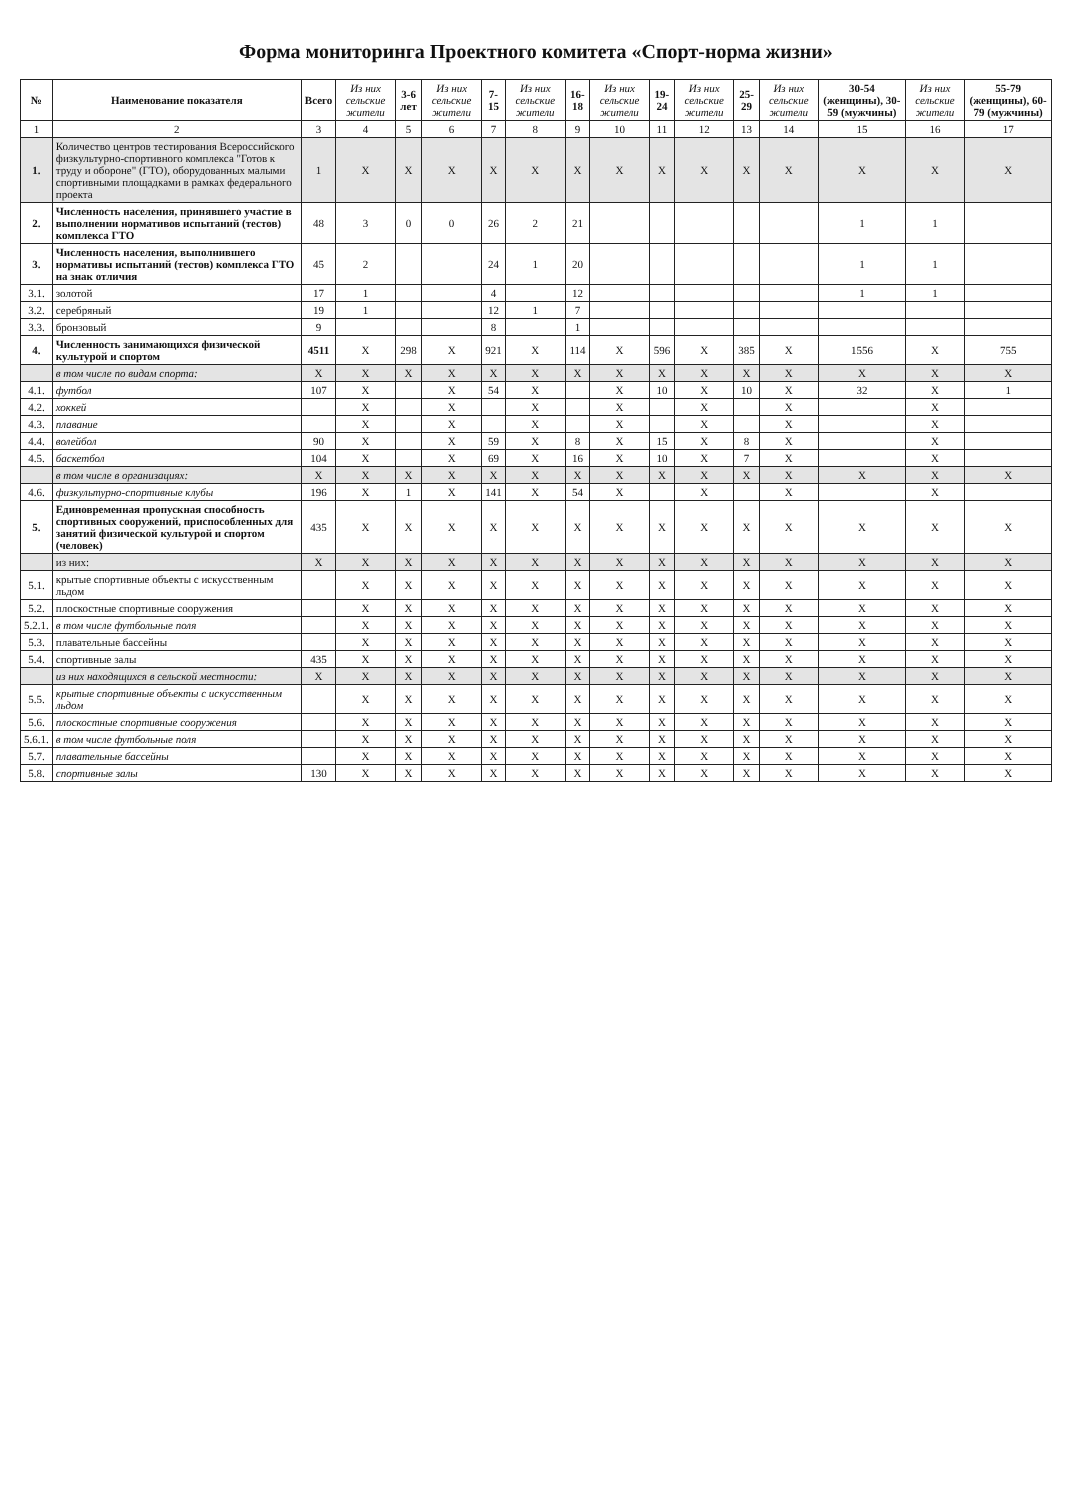Форма мониторинга Проектного комитета «Спорт-норма жизни»
| № | Наименование показателя | Всего | Из них сельские жители | 3-6 лет | Из них сельские жители | 7-15 | Из них сельские жители | 16-18 | Из них сельские жители | 19-24 | Из них сельские жители | 25-29 | Из них сельские жители | 30-54 (женщины), 30-59 (мужчины) | Из них сельские жители | 55-79 (женщины), 60-79 (мужчины) |
| --- | --- | --- | --- | --- | --- | --- | --- | --- | --- | --- | --- | --- | --- | --- | --- | --- |
| 1 | 2 | 3 | 4 | 5 | 6 | 7 | 8 | 9 | 10 | 11 | 12 | 13 | 14 | 15 | 16 | 17 |
| 1. | Количество центров тестирования Всероссийского физкультурно-спортивного комплекса "Готов к труду и обороне" (ГТО), оборудованных малыми спортивными площадками в рамках федерального проекта | 1 | X | X | X | X | X | X | X | X | X | X | X | X | X | X |
| 2. | Численность населения, принявшего участие в выполнении нормативов испытаний (тестов) комплекса ГТО | 48 | 3 | 0 | 0 | 26 | 2 | 21 | | | | | | 1 | 1 | |
| 3. | Численность населения, выполнившего нормативы испытаний (тестов) комплекса ГТО на знак отличия | 45 | 2 | | | 24 | 1 | 20 | | | | | | 1 | 1 | |
| 3.1. | золотой | 17 | 1 | | | 4 | | 12 | | | | | | 1 | 1 | |
| 3.2. | серебряный | 19 | 1 | | | 12 | 1 | 7 | | | | | | | | |
| 3.3. | бронзовый | 9 | | | | 8 | | 1 | | | | | | | | |
| 4. | Численность занимающихся физической культурой и спортом | 4511 | X | 298 | X | 921 | X | 114 | X | 596 | X | 385 | X | 1556 | X | 755 |
| | в том числе по видам спорта: | X | X | X | X | X | X | X | X | X | X | X | X | X | X | X |
| 4.1. | футбол | 107 | X | | X | 54 | X | | X | 10 | X | 10 | X | 32 | X | 1 |
| 4.2. | хоккей | | X | | X | | X | | X | | X | | X | | X | |
| 4.3. | плавание | | X | | X | | X | | X | | X | | X | | X | |
| 4.4. | волейбол | 90 | X | | X | 59 | X | 8 | X | 15 | X | 8 | X | | X | |
| 4.5. | баскетбол | 104 | X | | X | 69 | X | 16 | X | 10 | X | 7 | X | | X | |
| | в том числе в организациях: | X | X | X | X | X | X | X | X | X | X | X | X | X | X | X |
| 4.6. | физкультурно-спортивные клубы | 196 | X | 1 | X | 141 | X | 54 | X | | X | | X | | X | |
| 5. | Единовременная пропускная способность спортивных сооружений, приспособленных для занятий физической культурой и спортом (человек) | 435 | X | X | X | X | X | X | X | X | X | X | X | X | X | X |
| | из них: | X | X | X | X | X | X | X | X | X | X | X | X | X | X | X |
| 5.1. | крытые спортивные объекты с искусственным льдом | | X | X | X | X | X | X | X | X | X | X | X | X | X | X |
| 5.2. | плоскостные спортивные сооружения | | X | X | X | X | X | X | X | X | X | X | X | X | X | X |
| 5.2.1. | в том числе футбольные поля | | X | X | X | X | X | X | X | X | X | X | X | X | X | X |
| 5.3. | плавательные бассейны | | X | X | X | X | X | X | X | X | X | X | X | X | X | X |
| 5.4. | спортивные залы | 435 | X | X | X | X | X | X | X | X | X | X | X | X | X | X |
| | из них находящихся в сельской местности: | X | X | X | X | X | X | X | X | X | X | X | X | X | X | X |
| 5.5. | крытые спортивные объекты с искусственным льдом | | X | X | X | X | X | X | X | X | X | X | X | X | X | X |
| 5.6. | плоскостные спортивные сооружения | | X | X | X | X | X | X | X | X | X | X | X | X | X | X |
| 5.6.1. | в том числе футбольные поля | | X | X | X | X | X | X | X | X | X | X | X | X | X | X |
| 5.7. | плавательные бассейны | | X | X | X | X | X | X | X | X | X | X | X | X | X | X |
| 5.8. | спортивные залы | 130 | X | X | X | X | X | X | X | X | X | X | X | X | X | X |